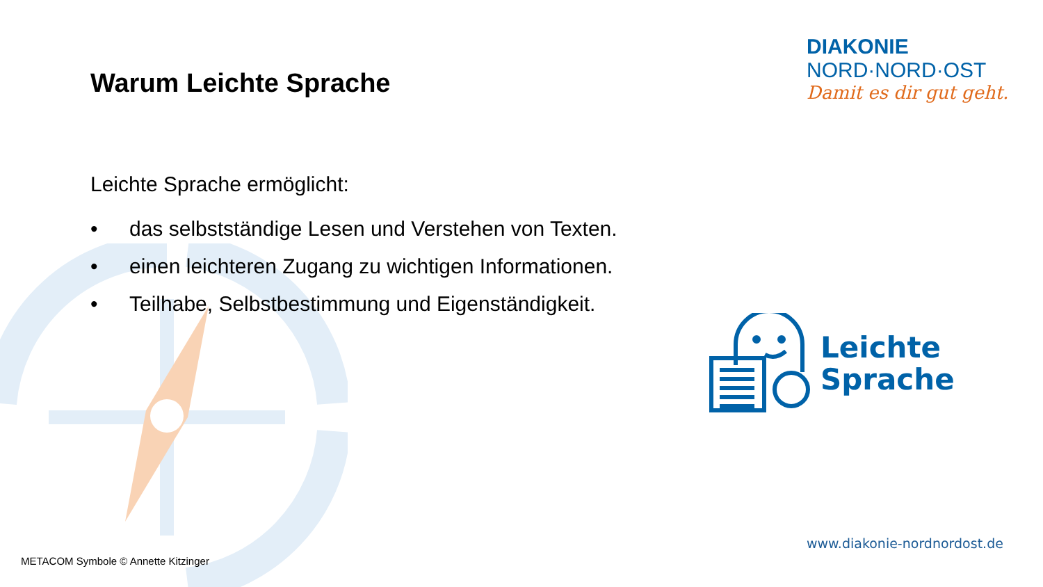Warum Leichte Sprache
Leichte Sprache ermöglicht:
• das selbstständige Lesen und Verstehen von Texten.
• einen leichteren Zugang zu wichtigen Informationen.
• Teilhabe, Selbstbestimmung und Eigenständigkeit.
DIAKONIE
NORD·NORD·OST
Damit es dir gut geht.
Leichte
Sprache
www.diakonie-nordnordost.de
METACOM Symbole © Annette Kitzinger